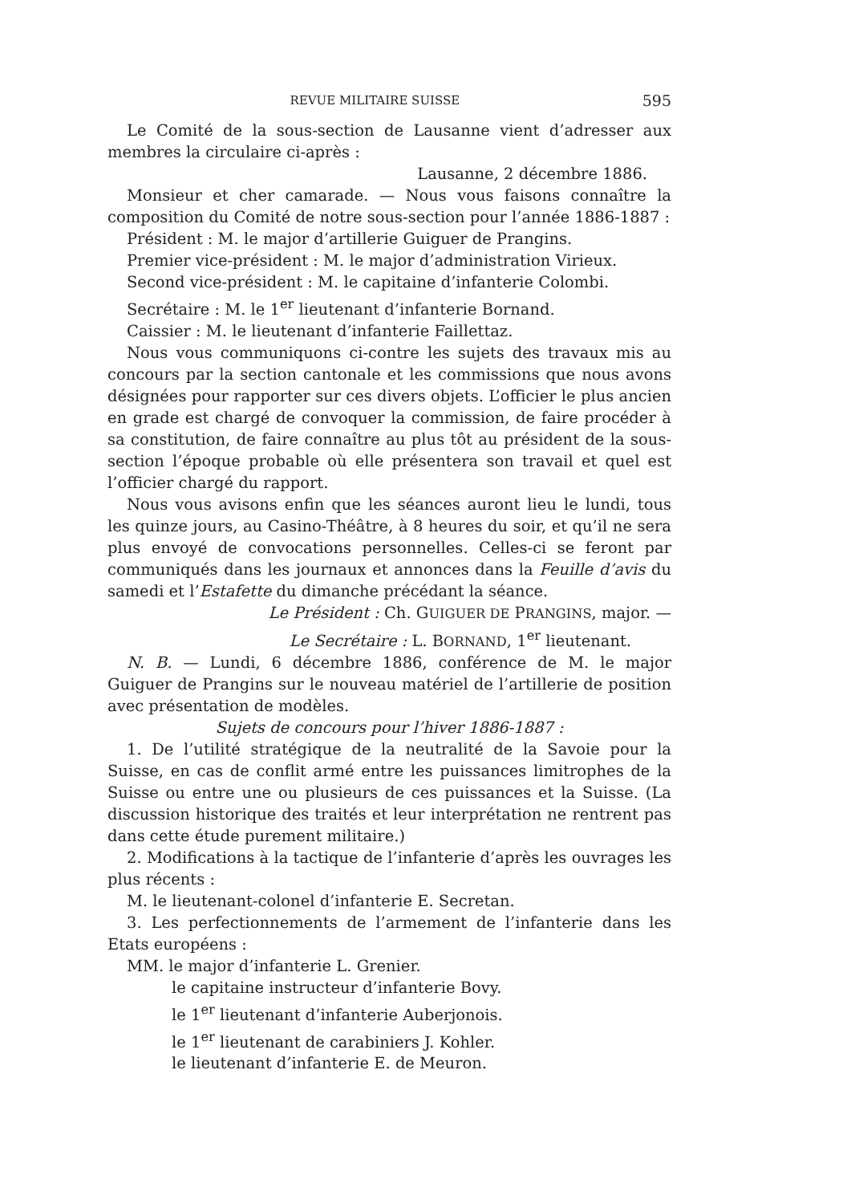REVUE MILITAIRE SUISSE 595
Le Comité de la sous-section de Lausanne vient d’adresser aux membres la circulaire ci-après :
Lausanne, 2 décembre 1886.
Monsieur et cher camarade. — Nous vous faisons connaître la composition du Comité de notre sous-section pour l’année 1886-1887 :
Président : M. le major d’artillerie Guiguer de Prangins.
Premier vice-président : M. le major d’administration Virieux.
Second vice-président : M. le capitaine d’infanterie Colombi.
Secrétaire : M. le 1<sup>er</sup> lieutenant d’infanterie Bornand.
Caissier : M. le lieutenant d’infanterie Faillettaz.
Nous vous communiquons ci-contre les sujets des travaux mis au concours par la section cantonale et les commissions que nous avons désignées pour rapporter sur ces divers objets. L’officier le plus ancien en grade est chargé de convoquer la commission, de faire procéder à sa constitution, de faire connaître au plus tôt au président de la sous-section l’époque probable où elle présentera son travail et quel est l’officier chargé du rapport.
Nous vous avisons enfin que les séances auront lieu le lundi, tous les quinze jours, au Casino-Théâtre, à 8 heures du soir, et qu’il ne sera plus envoyé de convocations personnelles. Celles-ci se feront par communiqués dans les journaux et annonces dans la Feuille d’avis du samedi et l’Estafette du dimanche précédant la séance.
Le Président : Ch. GUIGUER DE PRANGINS, major. —
Le Secrétaire : L. BORNAND, 1<sup>er</sup> lieutenant.
N. B. — Lundi, 6 décembre 1886, conférence de M. le major Guiguer de Prangins sur le nouveau matériel de l’artillerie de position avec présentation de modèles.
Sujets de concours pour l’hiver 1886-1887 :
1. De l’utilité stratégique de la neutralité de la Savoie pour la Suisse, en cas de conflit armé entre les puissances limitrophes de la Suisse ou entre une ou plusieurs de ces puissances et la Suisse. (La discussion historique des traités et leur interprétation ne rentrent pas dans cette étude purement militaire.)
2. Modifications à la tactique de l’infanterie d’après les ouvrages les plus récents :
M. le lieutenant-colonel d’infanterie E. Secretan.
3. Les perfectionnements de l’armement de l’infanterie dans les Etats européens :
MM. le major d’infanterie L. Grenier.
le capitaine instructeur d’infanterie Bovy.
le 1<sup>er</sup> lieutenant d’infanterie Auberjonois.
le 1<sup>er</sup> lieutenant de carabiniers J. Kohler.
le lieutenant d’infanterie E. de Meuron.